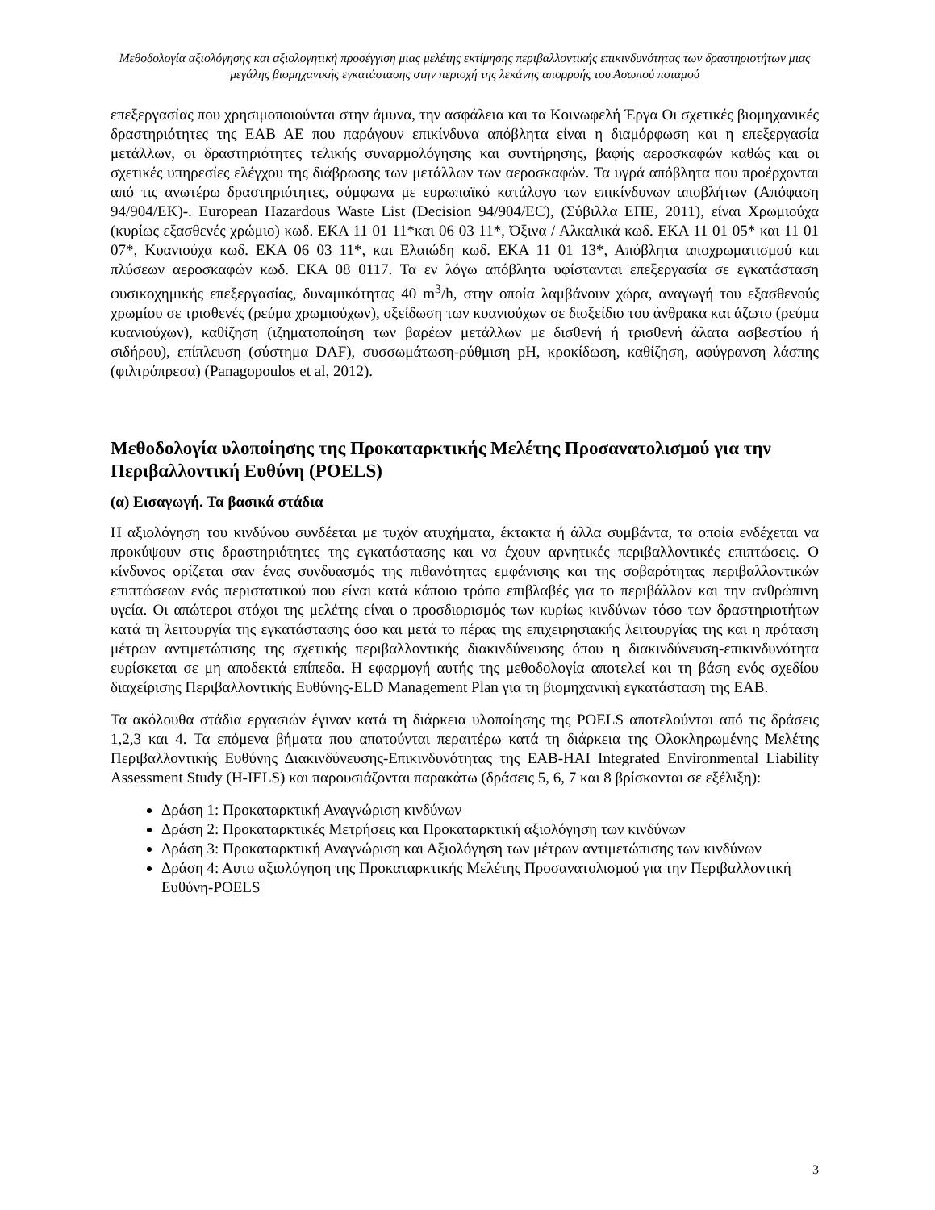Μεθοδολογία αξιολόγησης και αξιολογητική προσέγγιση μιας μελέτης εκτίμησης περιβαλλοντικής επικινδυνότητας των δραστηριοτήτων μιας μεγάλης βιομηχανικής εγκατάστασης στην περιοχή της λεκάνης απορροής του Ασωπού ποταμού
επεξεργασίας που χρησιμοποιούνται στην άμυνα, την ασφάλεια και τα Κοινωφελή Έργα Οι σχετικές βιομηχανικές δραστηριότητες της ΕΑΒ ΑΕ που παράγουν επικίνδυνα απόβλητα είναι η διαμόρφωση και η επεξεργασία μετάλλων, οι δραστηριότητες τελικής συναρμολόγησης και συντήρησης, βαφής αεροσκαφών καθώς και οι σχετικές υπηρεσίες ελέγχου της διάβρωσης των μετάλλων των αεροσκαφών. Τα υγρά απόβλητα που προέρχονται από τις ανωτέρω δραστηριότητες, σύμφωνα με ευρωπαϊκό κατάλογο των επικίνδυνων αποβλήτων (Απόφαση 94/904/ΕΚ)-. European Hazardous Waste List (Decision 94/904/EC), (Σύβιλλα ΕΠΕ, 2011), είναι Χρωμιούχα (κυρίως εξασθενές χρώμιο) κωδ. ΕΚΑ 11 01 11*και 06 03 11*, Όξινα / Αλκαλικά κωδ. ΕΚΑ 11 01 05* και 11 01 07*, Κυανιούχα κωδ. ΕΚΑ 06 03 11*, και Ελαιώδη κωδ. ΕΚΑ 11 01 13*, Απόβλητα αποχρωματισμού και πλύσεων αεροσκαφών κωδ. ΕΚΑ 08 0117. Τα εν λόγω απόβλητα υφίστανται επεξεργασία σε εγκατάσταση φυσικοχημικής επεξεργασίας, δυναμικότητας 40 m<sup>3</sup>/h, στην οποία λαμβάνουν χώρα, αναγωγή του εξασθενούς χρωμίου σε τρισθενές (ρεύμα χρωμιούχων), οξείδωση των κυανιούχων σε διοξείδιο του άνθρακα και άζωτο (ρεύμα κυανιούχων), καθίζηση (ιζηματοποίηση των βαρέων μετάλλων με δισθενή ή τρισθενή άλατα ασβεστίου ή σιδήρου), επίπλευση (σύστημα DAF), συσσωμάτωση-ρύθμιση pH, κροκίδωση, καθίζηση, αφύγρανση λάσπης (φιλτρόπρεσα) (Panagopoulos et al, 2012).
Μεθοδολογία υλοποίησης της Προκαταρκτικής Μελέτης Προσανατολισμού για την Περιβαλλοντική Ευθύνη (POELS)
(α) Εισαγωγή. Τα βασικά στάδια
Η αξιολόγηση του κινδύνου συνδέεται με τυχόν ατυχήματα, έκτακτα ή άλλα συμβάντα, τα οποία ενδέχεται να προκύψουν στις δραστηριότητες της εγκατάστασης και να έχουν αρνητικές περιβαλλοντικές επιπτώσεις. Ο κίνδυνος ορίζεται σαν ένας συνδυασμός της πιθανότητας εμφάνισης και της σοβαρότητας περιβαλλοντικών επιπτώσεων ενός περιστατικού που είναι κατά κάποιο τρόπο επιβλαβές για το περιβάλλον και την ανθρώπινη υγεία. Οι απώτεροι στόχοι της μελέτης είναι ο προσδιορισμός των κυρίως κινδύνων τόσο των δραστηριοτήτων κατά τη λειτουργία της εγκατάστασης όσο και μετά το πέρας της επιχειρησιακής λειτουργίας της και η πρόταση μέτρων αντιμετώπισης της σχετικής περιβαλλοντικής διακινδύνευσης όπου η διακινδύνευση-επικινδυνότητα ευρίσκεται σε μη αποδεκτά επίπεδα. Η εφαρμογή αυτής της μεθοδολογία αποτελεί και τη βάση ενός σχεδίου διαχείρισης Περιβαλλοντικής Ευθύνης-ELD Management Plan για τη βιομηχανική εγκατάσταση της ΕΑΒ.
Τα ακόλουθα στάδια εργασιών έγιναν κατά τη διάρκεια υλοποίησης της POELS αποτελούνται από τις δράσεις 1,2,3 και 4. Τα επόμενα βήματα που απατούνται περαιτέρω κατά τη διάρκεια της Ολοκληρωμένης Μελέτης Περιβαλλοντικής Ευθύνης Διακινδύνευσης-Επικινδυνότητας της ΕΑΒ-HAI Integrated Environmental Liability Assessment Study (H-IELS) και παρουσιάζονται παρακάτω (δράσεις 5, 6, 7 και 8 βρίσκονται σε εξέλιξη):
Δράση 1: Προκαταρκτική Αναγνώριση κινδύνων
Δράση 2: Προκαταρκτικές Μετρήσεις και Προκαταρκτική αξιολόγηση των κινδύνων
Δράση 3: Προκαταρκτική Αναγνώριση και Αξιολόγηση των μέτρων αντιμετώπισης των κινδύνων
Δράση 4: Αυτο αξιολόγηση της Προκαταρκτικής Μελέτης Προσανατολισμού για την Περιβαλλοντική Ευθύνη-POELS
3